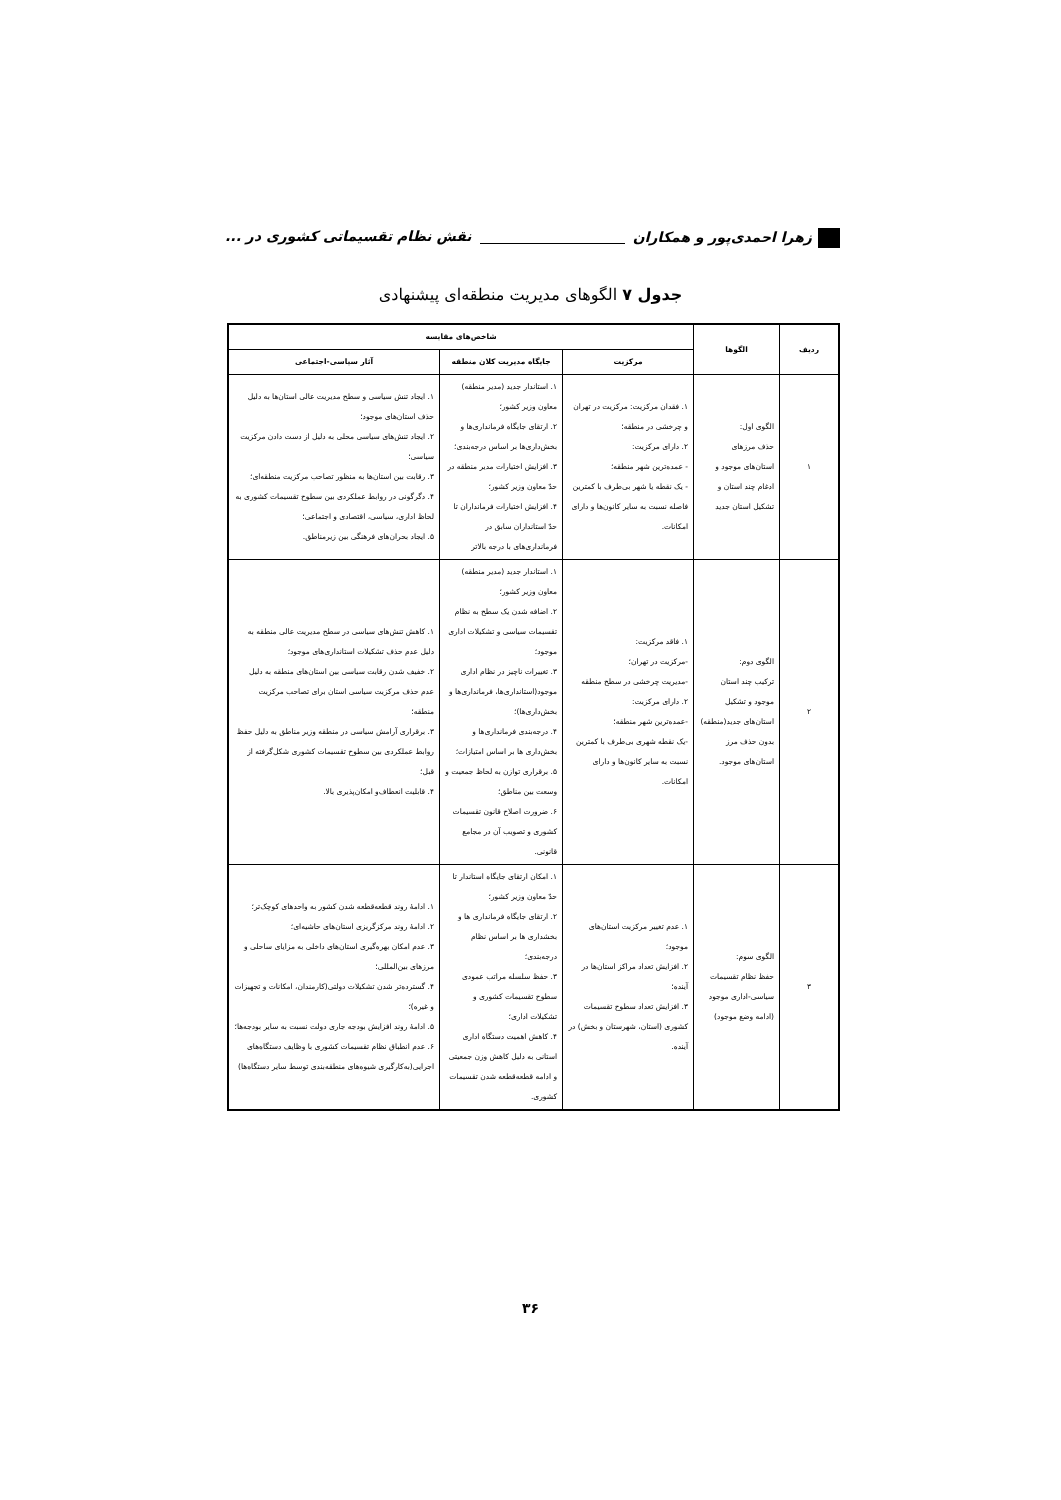زهرا احمدی‌پور و همکاران نقش نظام تقسیماتی کشوری در ...
جدول ۷ الگوهای مدیریت منطقه‌ای پیشنهادی
| ردیف | الگوها | شاخص‌های مقایسه | | |
| --- | --- | --- | --- | --- |
| | | مرکزیت | جایگاه مدیریت کلان منطقه | آثار سیاسی-اجتماعی |
| ۱ | الگوی اول: حذف مرزهای استان‌های موجود و ادغام چند استان و تشکیل استان جدید | ۱. فقدان مرکزیت: مرکزیت در تهران و چرخشی در منطقه؛ ۲. دارای مرکزیت: - عمده‌ترین شهر منطقه؛ - یک نقطه یا شهر بی‌طرف با کمترین فاصله نسبت به سایر کانون‌ها و دارای امکانات. | ۱. استاندار جدید (مدیر منطقه) معاون وزیر کشور؛ ۲. ارتقای جایگاه فرمانداری‌ها و بخش‌داری‌ها بر اساس درجه‌بندی؛ ۳. افزایش اختیارات مدیر منطقه در حدّ معاون وزیر کشور؛ ۴. افزایش اختیارات فرمانداران تا حدّ استانداران سابق در فرمانداری‌های با درجه بالاتر | ۱. ایجاد تنش سیاسی و سطح مدیریت عالی استان‌ها به دلیل حذف استان‌های موجود؛ ۲. ایجاد تنش‌های سیاسی محلی به دلیل از دست دادن مرکزیت سیاسی؛ ۳. رقابت بین استان‌ها به منظور تصاحب مرکزیت منطقه‌ای؛ ۴. دگرگونی در روابط عملکردی بین سطوح تقسیمات کشوری به لحاظ اداری، سیاسی، اقتصادی و اجتماعی؛ ۵. ایجاد بحران‌های فرهنگی بین زیرمناطق. |
| ۲ | الگوی دوم: ترکیب چند استان موجود و تشکیل استان‌های جدید(منطقه) بدون حذف مرز استان‌های موجود. | ۱. فاقد مرکزیت: -مرکزیت در تهران؛ -مدیریت چرخشی در سطح منطقه ۲. دارای مرکزیت: -عمده‌ترین شهر منطقه؛ -یک نقطه شهری بی‌طرف با کمترین نسبت به سایر کانون‌ها و دارای امکانات. | ۱. استاندار جدید (مدیر منطقه) معاون وزیر کشور؛ ۲. اضافه شدن یک سطح به نظام تقسیمات سیاسی و تشکیلات اداری موجود؛ ۳. تغییرات ناچیز در نظام اداری موجود(استانداری‌ها، فرمانداری‌ها و بخش‌داری‌ها)؛ ۴. درجه‌بندی فرمانداری‌ها و بخش‌داری ها بر اساس امتیازات؛ ۵. برقراری توازن به لحاظ جمعیت و وسعت بین مناطق؛ ۶. ضرورت اصلاح قانون تقسیمات کشوری و تصویب آن در مجامع قانونی. | ۱. کاهش تنش‌های سیاسی در سطح مدیریت عالی منطقه به دلیل عدم حذف تشکیلات استانداری‌های موجود؛ ۲. خفیف شدن رقابت سیاسی بین استان‌های منطقه به دلیل عدم حذف مرکزیت سیاسی استان برای تصاحب مرکزیت منطقه؛ ۳. برقراری آرامش سیاسی در منطقه وزیر مناطق به دلیل حفظ روابط عملکردی بین سطوح تقسیمات کشوری شکل‌گرفته از قبل؛ ۴. قابلیت انعطاف‌و امکان‌پذیری بالا. |
| ۳ | الگوی سوم: حفظ نظام تقسیمات سیاسی-اداری موجود (ادامه وضع موجود) | ۱. عدم تغییر مرکزیت استان‌های موجود؛ ۲. افزایش تعداد مراکز استان‌ها در آینده؛ ۳. افزایش تعداد سطوح تقسیمات کشوری (استان، شهرستان و بخش) در آینده. | ۱. امکان ارتقای جایگاه استاندار تا حدّ معاون وزیر کشور؛ ۲. ارتقای جایگاه فرمانداری ها و بخشداری ها بر اساس نظام درجه‌بندی؛ ۳. حفظ سلسله مراتب عمودی سطوح تقسیمات کشوری و تشکیلات اداری؛ ۴. کاهش اهمیت دستگاه اداری استانی به دلیل کاهش وزن جمعیتی و ادامه قطعه‌قطعه شدن تقسیمات کشوری. | ۱. ادامهٔ روند قطعه‌قطعه شدن کشور به واحدهای کوچک‌تر؛ ۲. ادامهٔ روند مرکزگریزی استان‌های حاشیه‌ای؛ ۳. عدم امکان بهره‌گیری استان‌های داخلی به مزایای ساحلی و مرزهای بین‌المللی؛ ۴. گسترده‌تر شدن تشکیلات دولتی(کارمندان، امکانات و تجهیزات و غیره)؛ ۵. ادامهٔ روند افزایش بودجه جاری دولت نسبت به سایر بودجه‌ها؛ ۶. عدم انطباق نظام تقسیمات کشوری با وظایف دستگاه‌های اجرایی(به‌کارگیری شیوه‌های منطقه‌بندی توسط سایر دستگاه‌ها) |
۳۶